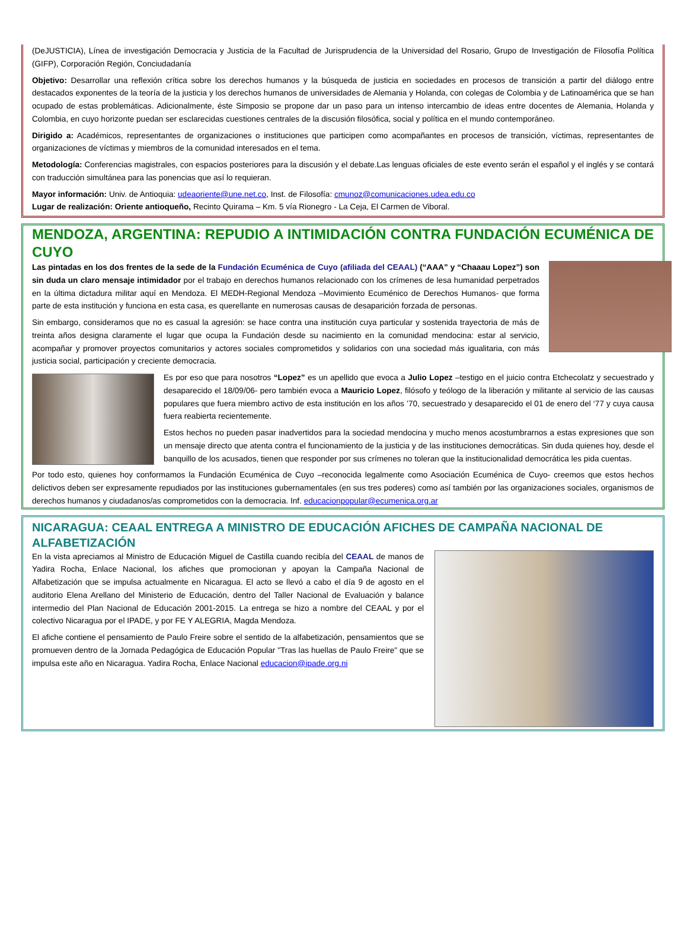(DeJUSTICIA), Línea de investigación Democracia y Justicia de la Facultad de Jurisprudencia de la Universidad del Rosario, Grupo de Investigación de Filosofía Política (GIFP), Corporación Región, Conciudadanía
Objetivo: Desarrollar una reflexión crítica sobre los derechos humanos y la búsqueda de justicia en sociedades en procesos de transición a partir del diálogo entre destacados exponentes de la teoría de la justicia y los derechos humanos de universidades de Alemania y Holanda, con colegas de Colombia y de Latinoamérica que se han ocupado de estas problemáticas. Adicionalmente, éste Simposio se propone dar un paso para un intenso intercambio de ideas entre docentes de Alemania, Holanda y Colombia, en cuyo horizonte puedan ser esclarecidas cuestiones centrales de la discusión filosófica, social y política en el mundo contemporáneo.
Dirigido a: Académicos, representantes de organizaciones o instituciones que participen como acompañantes en procesos de transición, víctimas, representantes de organizaciones de víctimas y miembros de la comunidad interesados en el tema.
Metodología: Conferencias magistrales, con espacios posteriores para la discusión y el debate.Las lenguas oficiales de este evento serán el español y el inglés y se contará con traducción simultánea para las ponencias que así lo requieran.
Mayor información: Univ. de Antioquia: udeaoriente@une.net.co, Inst. de Filosofía: cmunoz@comunicaciones.udea.edu.co
Lugar de realización: Oriente antioqueño, Recinto Quirama – Km. 5 vía Rionegro - La Ceja, El Carmen de Viboral.
MENDOZA, ARGENTINA: REPUDIO A INTIMIDACIÓN CONTRA FUNDACIÓN ECUMÉNICA DE CUYO
Las pintadas en los dos frentes de la sede de la Fundación Ecuménica de Cuyo (afiliada del CEAAL) (“AAA” y “Chaaau Lopez”) son sin duda un claro mensaje intimidador por el trabajo en derechos humanos relacionado con los crímenes de lesa humanidad perpetrados en la última dictadura militar aquí en Mendoza. El MEDH-Regional Mendoza –Movimiento Ecuménico de Derechos Humanos- que forma parte de esta institución y funciona en esta casa, es querellante en numerosas causas de desaparición forzada de personas.
Sin embargo, consideramos que no es casual la agresión: se hace contra una institución cuya particular y sostenida trayectoria de más de treinta años designa claramente el lugar que ocupa la Fundación desde su nacimiento en la comunidad mendocina: estar al servicio, acompañar y promover proyectos comunitarios y actores sociales comprometidos y solidarios con una sociedad más igualitaria, con más justicia social, participación y creciente democracia.
Es por eso que para nosotros “Lopez” es un apellido que evoca a Julio Lopez –testigo en el juicio contra Etchecolatz y secuestrado y desaparecido el 18/09/06- pero también evoca a Mauricio Lopez, filósofo y teólogo de la liberación y militante al servicio de las causas populares que fuera miembro activo de esta institución en los años ’70, secuestrado y desaparecido el 01 de enero del ‘77 y cuya causa fuera reabierta recientemente.
Estos hechos no pueden pasar inadvertidos para la sociedad mendocina y mucho menos acostumbrarnos a estas expresiones que son un mensaje directo que atenta contra el funcionamiento de la justicia y de las instituciones democráticas. Sin duda quienes hoy, desde el banquillo de los acusados, tienen que responder por sus crímenes no toleran que la institucionalidad democrática les pida cuentas.
Por todo esto, quienes hoy conformamos la Fundación Ecuménica de Cuyo –reconocida legalmente como Asociación Ecuménica de Cuyo- creemos que estos hechos delictivos deben ser expresamente repudiados por las instituciones gubernamentales (en sus tres poderes) como así también por las organizaciones sociales, organismos de derechos humanos y ciudadanos/as comprometidos con la democracia. Inf. educacionpopular@ecumenica.org.ar
NICARAGUA: CEAAL ENTREGA A MINISTRO DE EDUCACIÓN AFICHES DE CAMPAÑA NACIONAL DE ALFABETIZACIÓN
En la vista apreciamos al Ministro de Educación Miguel de Castilla cuando recibía del CEAAL de manos de Yadira Rocha, Enlace Nacional, los afiches que promocionan y apoyan la Campaña Nacional de Alfabetización que se impulsa actualmente en Nicaragua. El acto se llevó a cabo el día 9 de agosto en el auditorio Elena Arellano del Ministerio de Educación, dentro del Taller Nacional de Evaluación y balance intermedio del Plan Nacional de Educación 2001-2015. La entrega se hizo a nombre del CEAAL y por el colectivo Nicaragua por el IPADE, y por FE Y ALEGRIA, Magda Mendoza.
El afiche contiene el pensamiento de Paulo Freire sobre el sentido de la alfabetización, pensamientos que se promueven dentro de la Jornada Pedagógica de Educación Popular "Tras las huellas de Paulo Freire" que se impulsa este año en Nicaragua. Yadira Rocha, Enlace Nacional educacion@ipade.org.ni